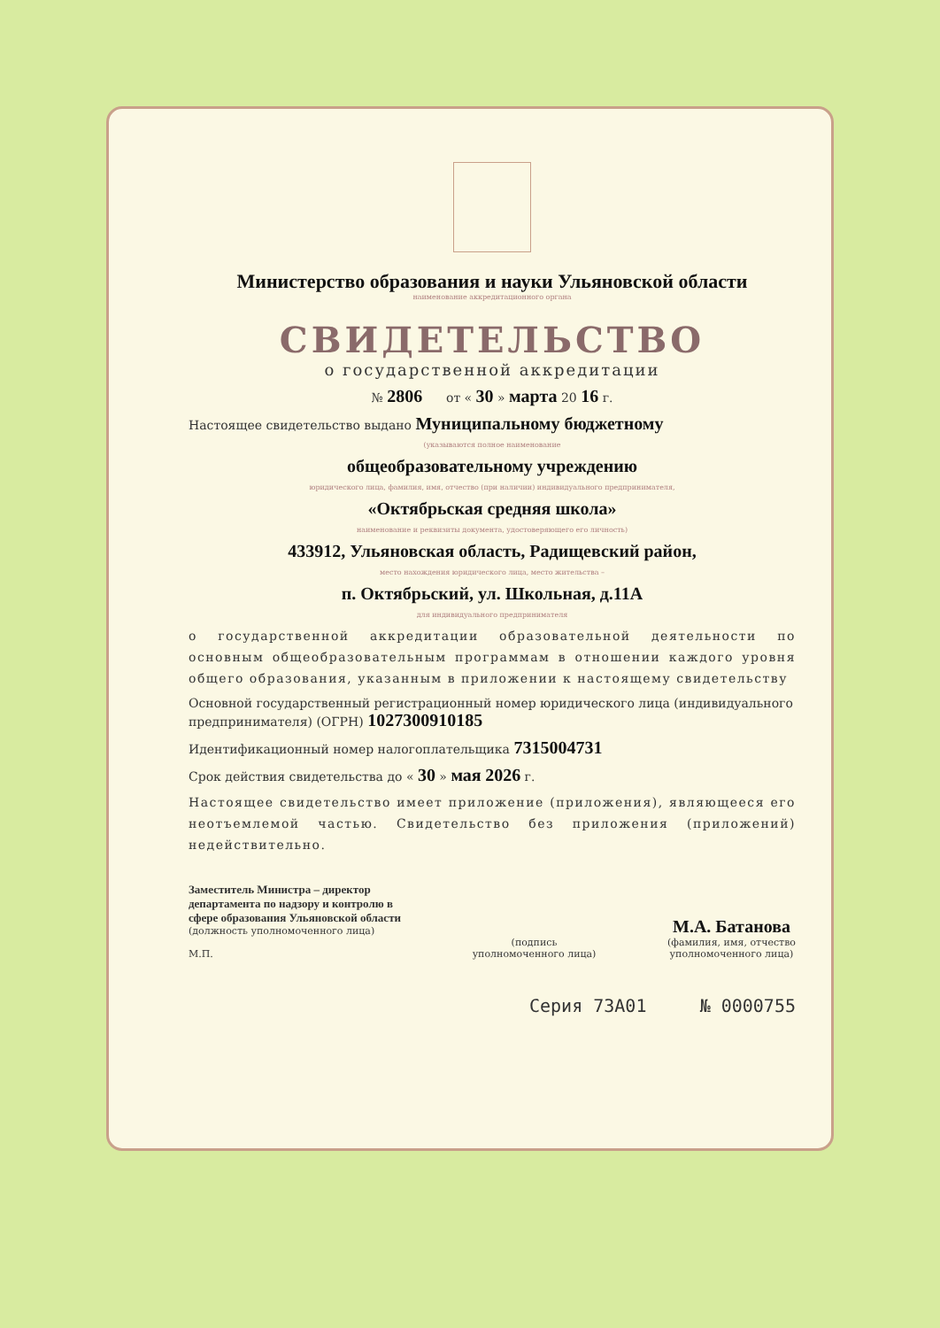Министерство образования и науки Ульяновской области
наименование аккредитационного органа
СВИДЕТЕЛЬСТВО
о государственной аккредитации
№ 2806 от « 30 » марта 20 16 г.
Настоящее свидетельство выдано Муниципальному бюджетному
(указываются полное наименование
общеобразовательному учреждению
юридического лица, фамилия, имя, отчество (при наличии) индивидуального предпринимателя,
«Октябрьская средняя школа»
наименование и реквизиты документа, удостоверяющего его личность)
433912, Ульяновская область, Радищевский район,
место нахождения юридического лица, место жительства –
п. Октябрьский, ул. Школьная, д.11А
для индивидуального предпринимателя
о государственной аккредитации образовательной деятельности по основным общеобразовательным программам в отношении каждого уровня общего образования, указанным в приложении к настоящему свидетельству
Основной государственный регистрационный номер юридического лица (индивидуального предпринимателя) (ОГРН) 1027300910185
Идентификационный номер налогоплательщика 7315004731
Срок действия свидетельства до « 30 » мая 2026 г.
Настоящее свидетельство имеет приложение (приложения), являющееся его неотъемлемой частью. Свидетельство без приложения (приложений) недействительно.
Заместитель Министра – директор
департамента по надзору и контролю в
сфере образования Ульяновской области
(должность уполномоченного лица)
М.П.
(подпись
уполномоченного лица)
М.А. Батанова
(фамилия, имя, отчество
уполномоченного лица)
Серия 73А01 № 0000755